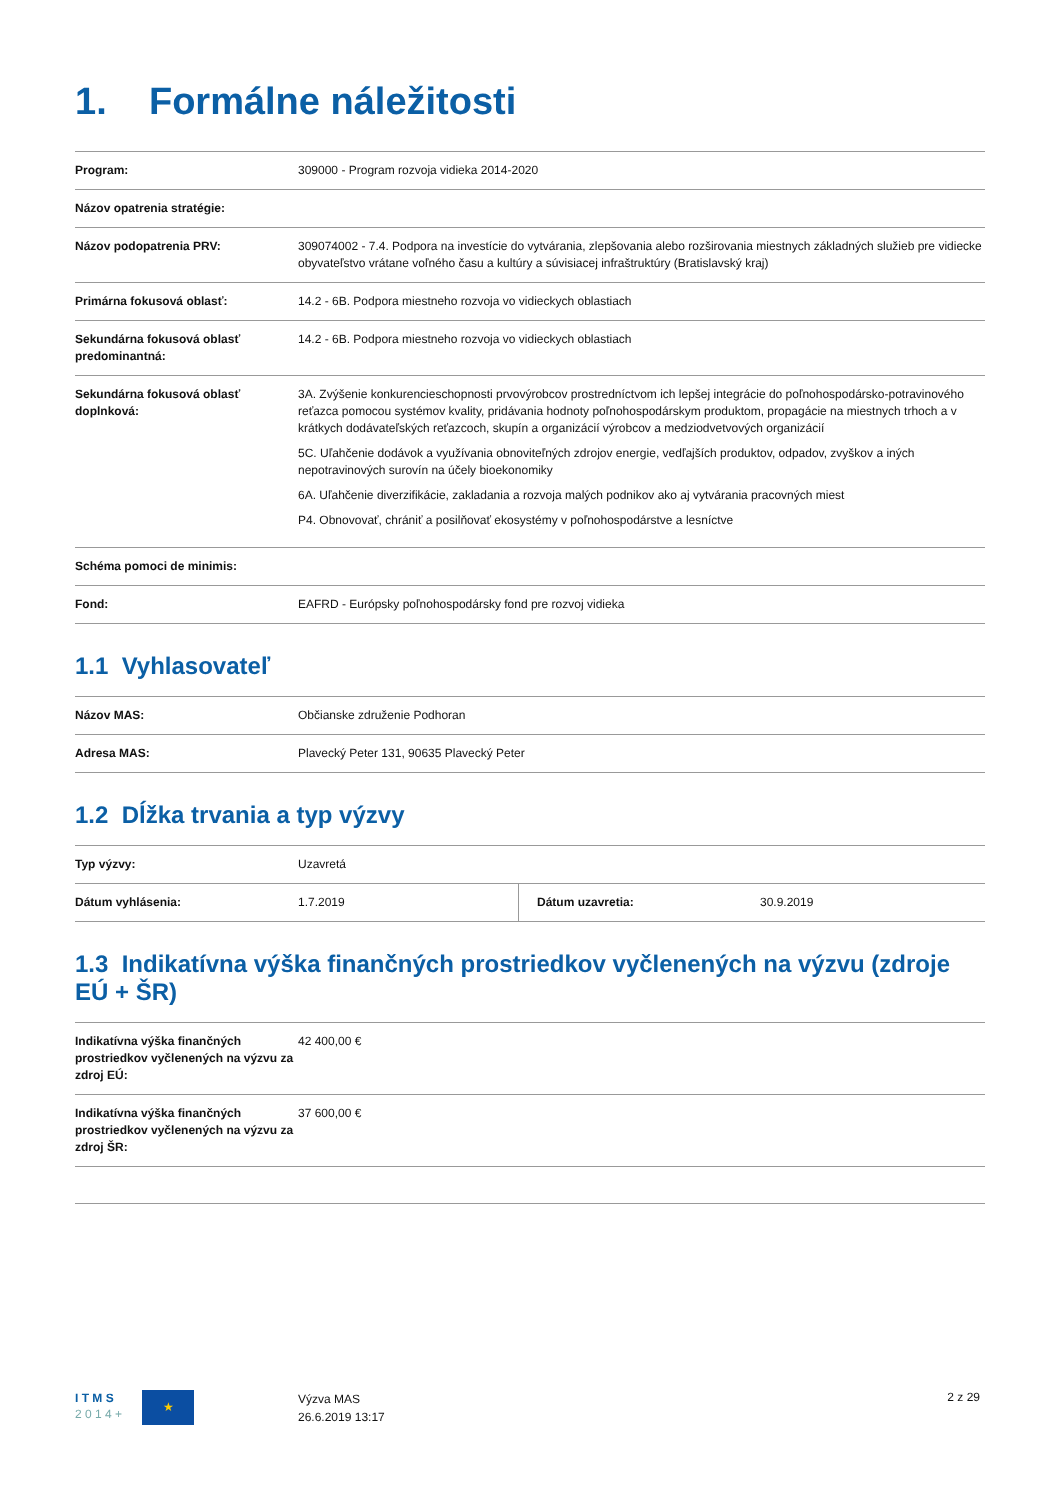1. Formálne náležitosti
| Program: | 309000 - Program rozvoja vidieka 2014-2020 |
| Názov opatrenia stratégie: | |
| Názov podopatrenia PRV: | 309074002 - 7.4. Podpora na investície do vytvárania, zlepšovania alebo rozširovania miestnych základných služieb pre vidiecke obyvateľstvo vrátane voľného času a kultúry a súvisiacej infraštruktúry (Bratislavský kraj) |
| Primárna fokusová oblasť: | 14.2 - 6B. Podpora miestneho rozvoja vo vidieckych oblastiach |
| Sekundárna fokusová oblasť predominantná: | 14.2 - 6B. Podpora miestneho rozvoja vo vidieckych oblastiach |
| Sekundárna fokusová oblasť doplnková: | 3A. Zvýšenie konkurencieschopnosti prvovýrobcov prostredníctvom ich lepšej integrácie do poľnohospodársko-potravinového reťazca pomocou systémov kvality, pridávania hodnoty poľnohospodárskym produktom, propagácie na miestnych trhoch a v krátkych dodávateľských reťazcoch, skupín a organizácií výrobcov a medziodvetvových organizácií 5C. Uľahčenie dodávok a využívania obnoviteľných zdrojov energie, vedľajších produktov, odpadov, zvyškov a iných nepotravinových surovín na účely bioekonomiky 6A. Uľahčenie diverzifikácie, zakladania a rozvoja malých podnikov ako aj vytvárania pracovných miest P4. Obnovovať, chrániť a posilňovať ekosystémy v poľnohospodárstve a lesníctve |
| Schéma pomoci de minimis: | |
| Fond: | EAFRD - Európsky poľnohospodársky fond pre rozvoj vidieka |
1.1 Vyhlasovateľ
| Názov MAS: | Občianske združenie Podhoran |
| Adresa MAS: | Plavecký Peter 131, 90635 Plavecký Peter |
1.2 Dĺžka trvania a typ výzvy
| Typ výzvy: | Uzavretá | | |
| Dátum vyhlásenia: | 1.7.2019 | Dátum uzavretia: | 30.9.2019 |
1.3 Indikatívna výška finančných prostriedkov vyčlenených na výzvu (zdroje EÚ + ŠR)
| Indikatívna výška finančných prostriedkov vyčlenených na výzvu za zdroj EÚ: | 42 400,00 € |
| Indikatívna výška finančných prostriedkov vyčlenených na výzvu za zdroj ŠR: | 37 600,00 € |
I T M S
2 0 1 4 +
★
Výzva MAS
26.6.2019 13:17
2 z 29